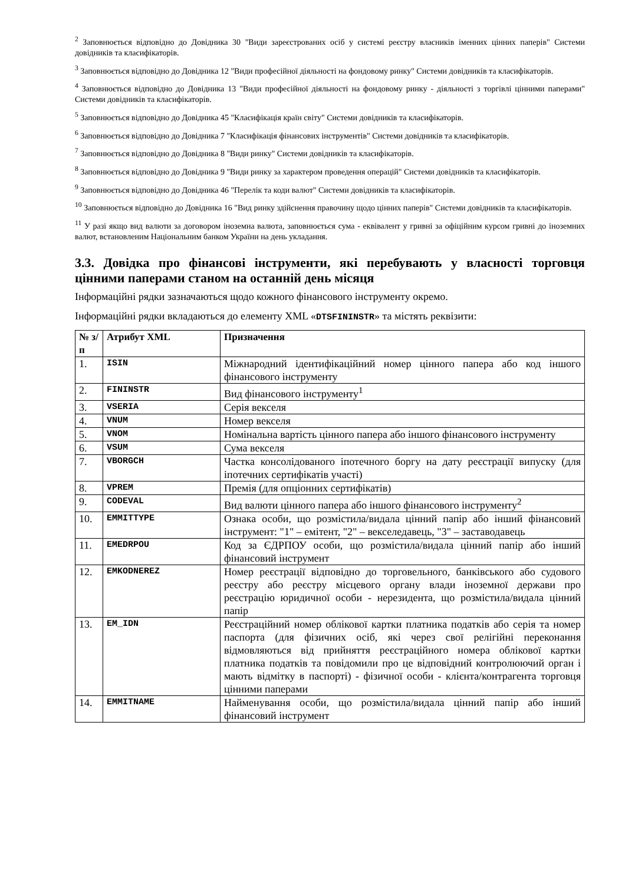<sup>2</sup> Заповнюється відповідно до Довідника 30 "Види зареєстрованих осіб у системі реєстру власників іменних цінних паперів" Системи довідників та класифікаторів.
<sup>3</sup> Заповнюється відповідно до Довідника 12 "Види професійної діяльності на фондовому ринку" Системи довідників та класифікаторів.
<sup>4</sup> Заповнюється відповідно до Довідника 13 "Види професійної діяльності на фондовому ринку - діяльності з торгівлі цінними паперами" Системи довідників та класифікаторів.
<sup>5</sup> Заповнюється відповідно до Довідника 45 "Класифікація країн світу" Системи довідників та класифікаторів.
<sup>6</sup> Заповнюється відповідно до Довідника 7 "Класифікація фінансових інструментів" Системи довідників та класифікаторів.
<sup>7</sup> Заповнюється відповідно до Довідника 8 "Види ринку" Системи довідників та класифікаторів.
<sup>8</sup> Заповнюється відповідно до Довідника 9 "Види ринку за характером проведення операцій" Системи довідників та класифікаторів.
<sup>9</sup> Заповнюється відповідно до Довідника 46 "Перелік та коди валют" Системи довідників та класифікаторів.
<sup>10</sup> Заповнюється відповідно до Довідника 16 "Вид ринку здійснення правочину щодо цінних паперів" Системи довідників та класифікаторів.
<sup>11</sup> У разі якщо вид валюти за договором іноземна валюта, заповнюється сума - еквівалент у гривні за офіційним курсом гривні до іноземних валют, встановленим Національним банком України на день укладання.
3.3. Довідка про фінансові інструменти, які перебувають у власності торговця цінними паперами станом на останній день місяця
Інформаційні рядки зазначаються щодо кожного фінансового інструменту окремо.
Інформаційні рядки вкладаються до елементу XML «DTSFININSTR» та містять реквізити:
| № з/п | Атрибут XML | Призначення |
| --- | --- | --- |
| 1. | ISIN | Міжнародний ідентифікаційний номер цінного папера або код іншого фінансового інструменту |
| 2. | FININSTR | Вид фінансового інструменту<sup>1</sup> |
| 3. | VSERIA | Серія векселя |
| 4. | VNUM | Номер векселя |
| 5. | VNOM | Номінальна вартість цінного папера або іншого фінансового інструменту |
| 6. | VSUM | Сума векселя |
| 7. | VBORGCH | Частка консолідованого іпотечного боргу на дату реєстрації випуску (для іпотечних сертифікатів участі) |
| 8. | VPREM | Премія (для опціонних сертифікатів) |
| 9. | CODEVAL | Вид валюти цінного папера або іншого фінансового інструменту<sup>2</sup> |
| 10. | EMMITTYPE | Ознака особи, що розмістила/видала цінний папір або інший фінансовий інструмент: "1" – емітент, "2" – векселедавець, "3" – заставодавець |
| 11. | EMEDRPOU | Код за ЄДРПОУ особи, що розмістила/видала цінний папір або інший фінансовий інструмент |
| 12. | EMKODNEREZ | Номер реєстрації відповідно до торговельного, банківського або судового реєстру або реєстру місцевого органу влади іноземної держави про реєстрацію юридичної особи - нерезидента, що розмістила/видала цінний папір |
| 13. | EM_IDN | Реєстраційний номер облікової картки платника податків або серія та номер паспорта (для фізичних осіб, які через свої релігійні переконання відмовляються від прийняття реєстраційного номера облікової картки платника податків та повідомили про це відповідний контролюючий орган і мають відмітку в паспорті) - фізичної особи - клієнта/контрагента торговця цінними паперами |
| 14. | EMMITNAME | Найменування особи, що розмістила/видала цінний папір або інший фінансовий інструмент |